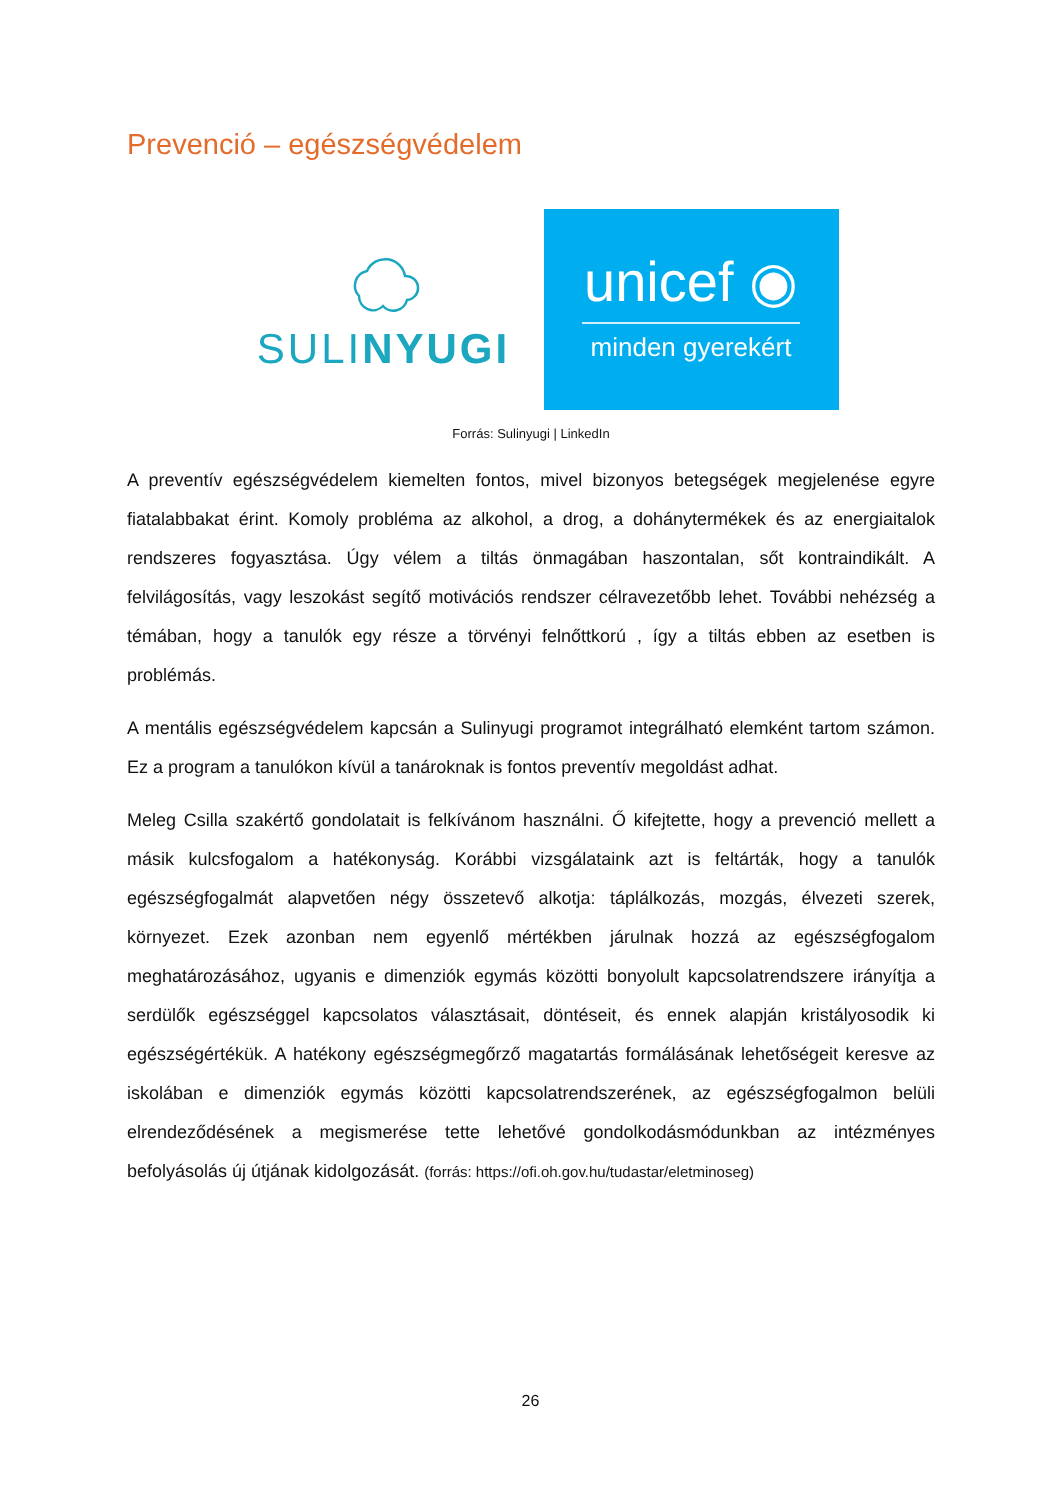Prevenció – egészségvédelem
SULINYUGI
unicef ◉
minden gyerekért
Forrás: Sulinyugi | LinkedIn
A preventív egészségvédelem kiemelten fontos, mivel bizonyos betegségek megjelenése egyre fiatalabbakat érint. Komoly probléma az alkohol, a drog, a dohánytermékek és az energiaitalok rendszeres fogyasztása. Úgy vélem a tiltás önmagában haszontalan, sőt kontraindikált. A felvilágosítás, vagy leszokást segítő motivációs rendszer célravezetőbb lehet. További nehézség a témában, hogy a tanulók egy része a törvényi felnőttkorú , így a tiltás ebben az esetben is problémás.
A mentális egészségvédelem kapcsán a Sulinyugi programot integrálható elemként tartom számon. Ez a program a tanulókon kívül a tanároknak is fontos preventív megoldást adhat.
Meleg Csilla szakértő gondolatait is felkívánom használni. Ő kifejtette, hogy a prevenció mellett a másik kulcsfogalom a hatékonyság. Korábbi vizsgálataink azt is feltárták, hogy a tanulók egészségfogalmát alapvetően négy összetevő alkotja: táplálkozás, mozgás, élvezeti szerek, környezet. Ezek azonban nem egyenlő mértékben járulnak hozzá az egészségfogalom meghatározásához, ugyanis e dimenziók egymás közötti bonyolult kapcsolatrendszere irányítja a serdülők egészséggel kapcsolatos választásait, döntéseit, és ennek alapján kristályosodik ki egészségértékük. A hatékony egészségmegőrző magatartás formálásának lehetőségeit keresve az iskolában e dimenziók egymás közötti kapcsolatrendszerének, az egészségfogalmon belüli elrendeződésének a megismerése tette lehetővé gondolkodásmódunkban az intézményes befolyásolás új útjának kidolgozását. (forrás: https://ofi.oh.gov.hu/tudastar/eletminoseg)
26